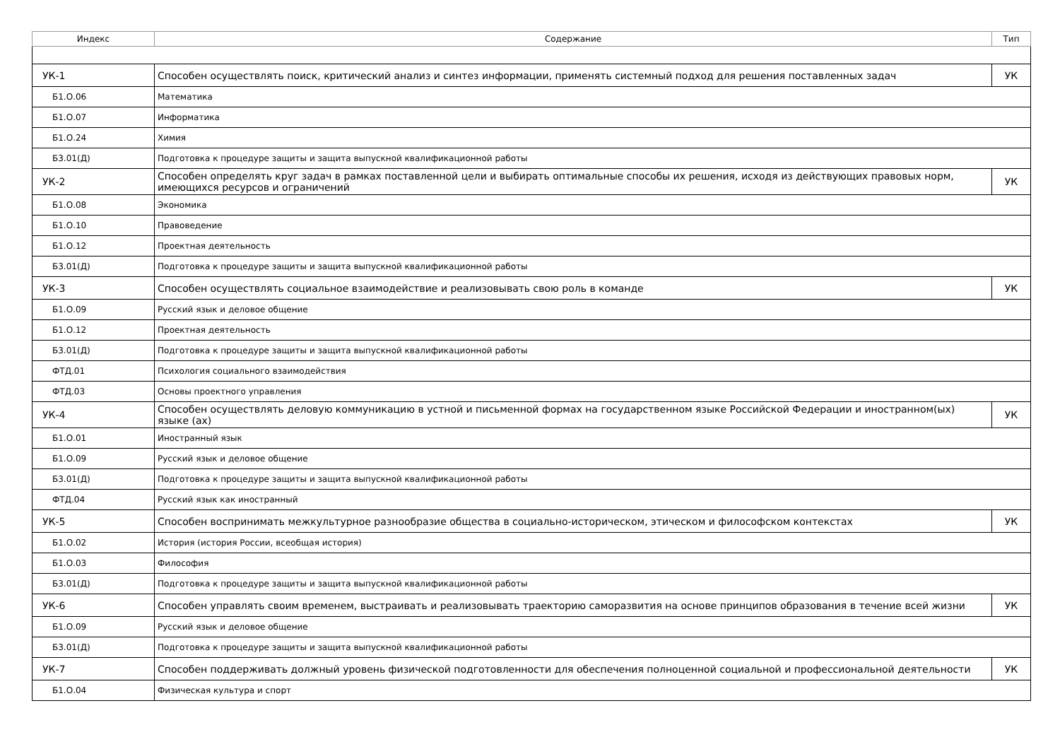| Индекс | Содержание | Тип |
| --- | --- | --- |
| УК-1 | Способен осуществлять поиск, критический анализ и синтез информации, применять системный подход для решения поставленных задач | УК |
| Б1.О.06 | Математика | |
| Б1.О.07 | Информатика | |
| Б1.О.24 | Химия | |
| Б3.01(Д) | Подготовка к процедуре защиты и защита выпускной квалификационной работы | |
| УК-2 | Способен определять круг задач в рамках поставленной цели и выбирать оптимальные способы их решения, исходя из действующих правовых норм, имеющихся ресурсов и ограничений | УК |
| Б1.О.08 | Экономика | |
| Б1.О.10 | Правоведение | |
| Б1.О.12 | Проектная деятельность | |
| Б3.01(Д) | Подготовка к процедуре защиты и защита выпускной квалификационной работы | |
| УК-3 | Способен осуществлять социальное взаимодействие и реализовывать свою роль в команде | УК |
| Б1.О.09 | Русский язык и деловое общение | |
| Б1.О.12 | Проектная деятельность | |
| Б3.01(Д) | Подготовка к процедуре защиты и защита выпускной квалификационной работы | |
| ФТД.01 | Психология социального взаимодействия | |
| ФТД.03 | Основы проектного управления | |
| УК-4 | Способен осуществлять деловую коммуникацию в устной и письменной формах на государственном языке Российской Федерации и иностранном(ых) языке (ах) | УК |
| Б1.О.01 | Иностранный язык | |
| Б1.О.09 | Русский язык и деловое общение | |
| Б3.01(Д) | Подготовка к процедуре защиты и защита выпускной квалификационной работы | |
| ФТД.04 | Русский язык как иностранный | |
| УК-5 | Способен воспринимать межкультурное разнообразие общества в социально-историческом, этическом и философском контекстах | УК |
| Б1.О.02 | История (история России, всеобщая история) | |
| Б1.О.03 | Философия | |
| Б3.01(Д) | Подготовка к процедуре защиты и защита выпускной квалификационной работы | |
| УК-6 | Способен управлять своим временем, выстраивать и реализовывать траекторию саморазвития на основе принципов образования в течение всей жизни | УК |
| Б1.О.09 | Русский язык и деловое общение | |
| Б3.01(Д) | Подготовка к процедуре защиты и защита выпускной квалификационной работы | |
| УК-7 | Способен поддерживать должный уровень физической подготовленности для обеспечения полноценной социальной и профессиональной деятельности | УК |
| Б1.О.04 | Физическая культура и спорт | |